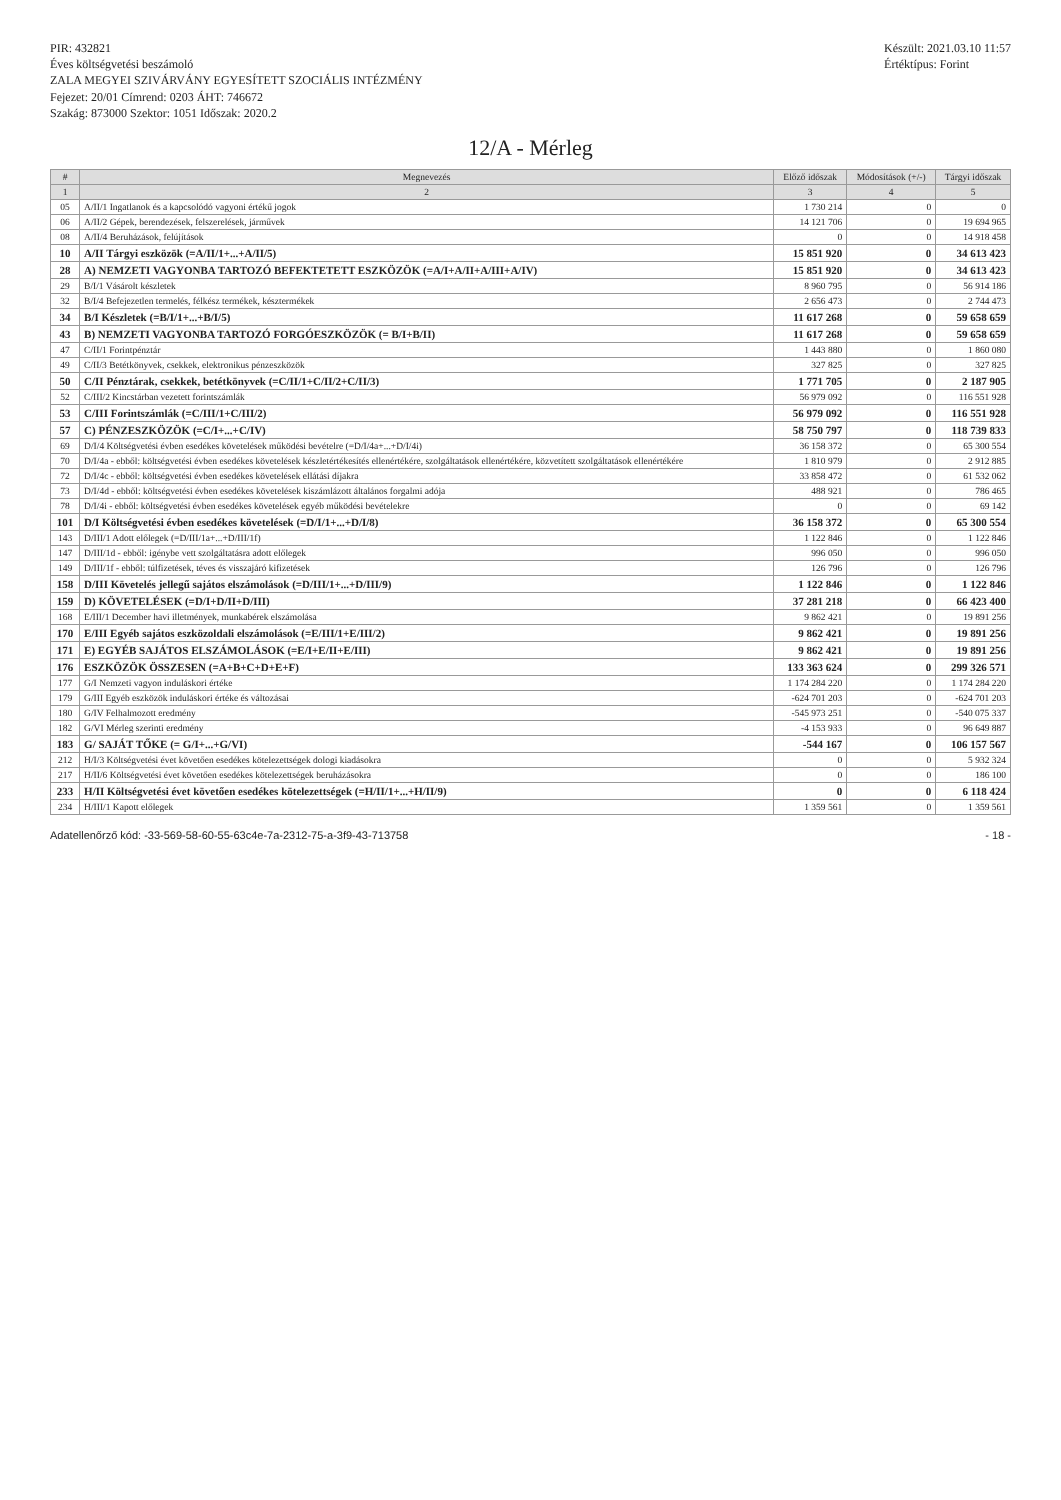PIR: 432821
Éves költségvetési beszámoló
ZALA MEGYEI SZIVÁRVÁNY EGYESÍTETT SZOCIÁLIS INTÉZMÉNY
Fejezet: 20/01 Címrend: 0203 ÁHT: 746672
Szakág: 873000 Szektor: 1051 Időszak: 2020.2
Készült: 2021.03.10 11:57
Értéktípus: Forint
12/A - Mérleg
| # | Megnevezés | Előző időszak | Módosítások (+/-) | Tárgyi időszak |
| --- | --- | --- | --- | --- |
| 1 | 2 | 3 | 4 | 5 |
| 05 | A/II/1 Ingatlanok és a kapcsolódó vagyoni értékű jogok | 1 730 214 | 0 | 0 |
| 06 | A/II/2 Gépek, berendezések, felszerelések, járművek | 14 121 706 | 0 | 19 694 965 |
| 08 | A/II/4 Beruházások, felújítások | 0 | 0 | 14 918 458 |
| 10 | A/II Tárgyi eszközök (=A/II/1+...+A/II/5) | 15 851 920 | 0 | 34 613 423 |
| 28 | A) NEMZETI VAGYONBA TARTOZÓ BEFEKTETETT ESZKÖZÖK (=A/I+A/II+A/III+A/IV) | 15 851 920 | 0 | 34 613 423 |
| 29 | B/I/1 Vásárolt készletek | 8 960 795 | 0 | 56 914 186 |
| 32 | B/I/4 Befejezetlen termelés, félkész termékek, késztermékek | 2 656 473 | 0 | 2 744 473 |
| 34 | B/I Készletek (=B/I/1+...+B/I/5) | 11 617 268 | 0 | 59 658 659 |
| 43 | B) NEMZETI VAGYONBA TARTOZÓ FORGÓESZKÖZÖK (= B/I+B/II) | 11 617 268 | 0 | 59 658 659 |
| 47 | C/II/1 Forintpénztár | 1 443 880 | 0 | 1 860 080 |
| 49 | C/II/3 Betétkönyvek, csekkek, elektronikus pénzeszközök | 327 825 | 0 | 327 825 |
| 50 | C/II Pénztárak, csekkek, betétkönyvek (=C/II/1+C/II/2+C/II/3) | 1 771 705 | 0 | 2 187 905 |
| 52 | C/III/2 Kincstárban vezetett forintszámlák | 56 979 092 | 0 | 116 551 928 |
| 53 | C/III Forintszámlák (=C/III/1+C/III/2) | 56 979 092 | 0 | 116 551 928 |
| 57 | C) PÉNZESZKÖZÖK (=C/I+...+C/IV) | 58 750 797 | 0 | 118 739 833 |
| 69 | D/I/4 Költségvetési évben esedékes követelések működési bevételre (=D/I/4a+...+D/I/4i) | 36 158 372 | 0 | 65 300 554 |
| 70 | D/I/4a - ebből: költségvetési évben esedékes követelések készletértékesítés ellenértékére, szolgáltatások ellenértékére, közvetített szolgáltatások ellenértékére | 1 810 979 | 0 | 2 912 885 |
| 72 | D/I/4c - ebből: költségvetési évben esedékes követelések ellátási díjakra | 33 858 472 | 0 | 61 532 062 |
| 73 | D/I/4d - ebből: költségvetési évben esedékes követelések kiszámlázott általános forgalmi adója | 488 921 | 0 | 786 465 |
| 78 | D/I/4i - ebből: költségvetési évben esedékes követelések egyéb működési bevételekre | 0 | 0 | 69 142 |
| 101 | D/I Költségvetési évben esedékes követelések (=D/I/1+...+D/I/8) | 36 158 372 | 0 | 65 300 554 |
| 143 | D/III/1 Adott előlegek (=D/III/1a+...+D/III/1f) | 1 122 846 | 0 | 1 122 846 |
| 147 | D/III/1d - ebből: igénybe vett szolgáltatásra adott előlegek | 996 050 | 0 | 996 050 |
| 149 | D/III/1f - ebből: túlfizetések, téves és visszajáró kifizetések | 126 796 | 0 | 126 796 |
| 158 | D/III Követelés jellegű sajátos elszámolások (=D/III/1+...+D/III/9) | 1 122 846 | 0 | 1 122 846 |
| 159 | D) KÖVETELÉSEK (=D/I+D/II+D/III) | 37 281 218 | 0 | 66 423 400 |
| 168 | E/III/1 December havi illetmények, munkabérek elszámolása | 9 862 421 | 0 | 19 891 256 |
| 170 | E/III Egyéb sajátos eszközoldali elszámolások (=E/III/1+E/III/2) | 9 862 421 | 0 | 19 891 256 |
| 171 | E) EGYÉB SAJÁTOS ELSZÁMOLÁSOK (=E/I+E/II+E/III) | 9 862 421 | 0 | 19 891 256 |
| 176 | ESZKÖZÖK ÖSSZESEN (=A+B+C+D+E+F) | 133 363 624 | 0 | 299 326 571 |
| 177 | G/I Nemzeti vagyon induláskori értéke | 1 174 284 220 | 0 | 1 174 284 220 |
| 179 | G/III Egyéb eszközök induláskori értéke és változásai | -624 701 203 | 0 | -624 701 203 |
| 180 | G/IV Felhalmozott eredmény | -545 973 251 | 0 | -540 075 337 |
| 182 | G/VI Mérleg szerinti eredmény | -4 153 933 | 0 | 96 649 887 |
| 183 | G/ SAJÁT TŐKE (= G/I+...+G/VI) | -544 167 | 0 | 106 157 567 |
| 212 | H/I/3 Költségvetési évet követően esedékes kötelezettségek dologi kiadásokra | 0 | 0 | 5 932 324 |
| 217 | H/II/6 Költségvetési évet követően esedékes kötelezettségek beruházásokra | 0 | 0 | 186 100 |
| 233 | H/II Költségvetési évet követően esedékes kötelezettségek (=H/II/1+...+H/II/9) | 0 | 0 | 6 118 424 |
| 234 | H/III/1 Kapott előlegek | 1 359 561 | 0 | 1 359 561 |
Adatellenőrző kód: -33-569-58-60-55-63c4e-7a-2312-75-a-3f9-43-713758 - 18 -